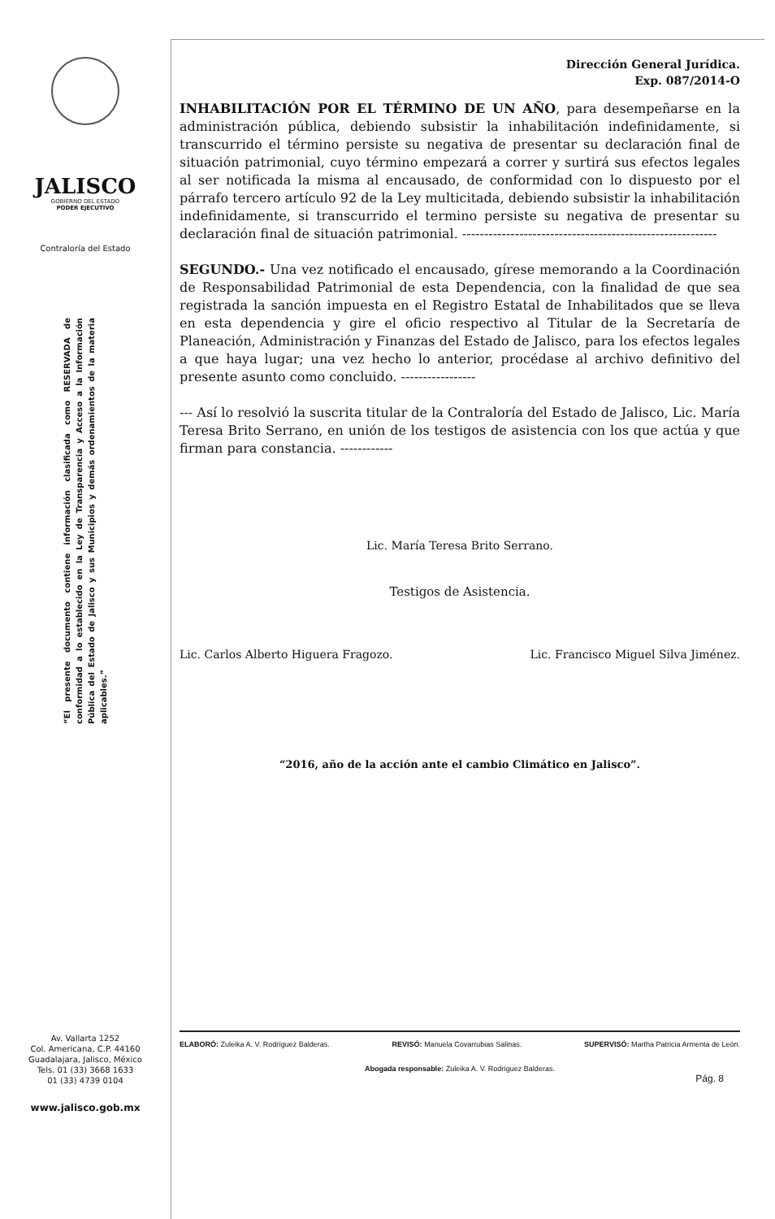JALISCO
GOBIERNO DEL ESTADO
PODER EJECUTIVO
Contraloría del Estado
“El presente documento contiene información clasificada como RESERVADA de conformidad a lo establecido en la Ley de Transparencia y Acceso a la Información Pública del Estado de Jalisco y sus Municipios y demás ordenamientos de la materia aplicables.”
Av. Vallarta 1252
Col. Americana, C.P. 44160
Guadalajara, Jalisco, México
Tels. 01 (33) 3668 1633
01 (33) 4739 0104
www.jalisco.gob.mx
Dirección General Jurídica.
Exp. 087/2014-O
INHABILITACIÓN POR EL TÉRMINO DE UN AÑO, para desempeñarse en la administración pública, debiendo subsistir la inhabilitación indefinidamente, si transcurrido el término persiste su negativa de presentar su declaración final de situación patrimonial, cuyo término empezará a correr y surtirá sus efectos legales al ser notificada la misma al encausado, de conformidad con lo dispuesto por el párrafo tercero artículo 92 de la Ley multicitada, debiendo subsistir la inhabilitación indefinidamente, si transcurrido el termino persiste su negativa de presentar su declaración final de situación patrimonial. ----------------------------------------------------------
SEGUNDO.- Una vez notificado el encausado, gírese memorando a la Coordinación de Responsabilidad Patrimonial de esta Dependencia, con la finalidad de que sea registrada la sanción impuesta en el Registro Estatal de Inhabilitados que se lleva en esta dependencia y gire el oficio respectivo al Titular de la Secretaría de Planeación, Administración y Finanzas del Estado de Jalisco, para los efectos legales a que haya lugar; una vez hecho lo anterior, procédase al archivo definitivo del presente asunto como concluido. -----------------
--- Así lo resolvió la suscrita titular de la Contraloría del Estado de Jalisco, Lic. María Teresa Brito Serrano, en unión de los testigos de asistencia con los que actúa y que firman para constancia. ------------
Lic. María Teresa Brito Serrano.
Testigos de Asistencia.
Lic. Carlos Alberto Higuera Fragozo. Lic. Francisco Miguel Silva Jiménez.
“2016, año de la acción ante el cambio Climático en Jalisco”.
ELABORÓ: Zuleika A. V. Rodríguez Balderas. REVISÓ: Manuela Covarrubias Salinas. SUPERVISÓ: Martha Patricia Armenta de León.
Abogada responsable: Zuleika A. V. Rodríguez Balderas.
Pág. 8